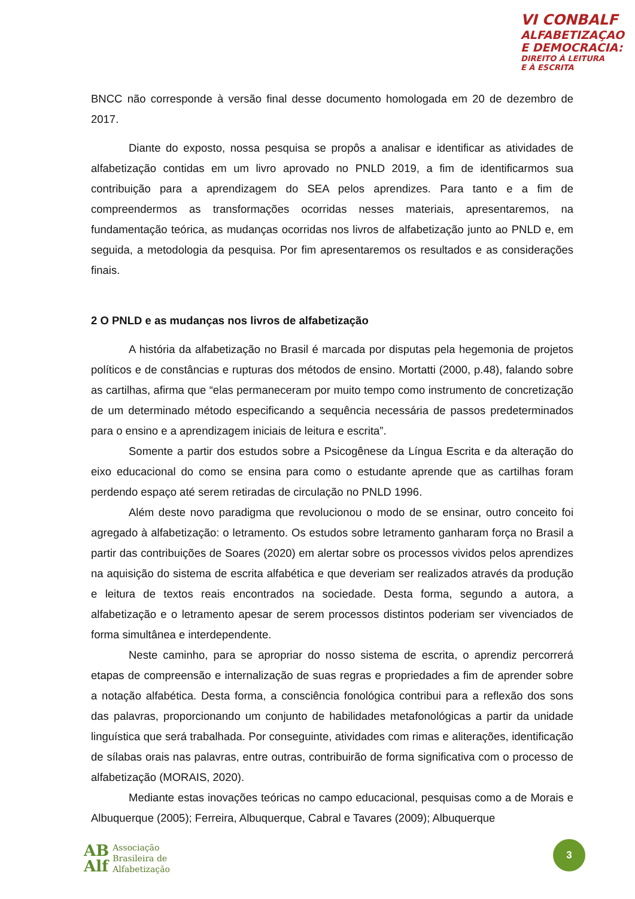VI CONBALF
ALFABETIZAÇAO
E DEMOCRACIA:
DIREITO À LEITURA
E À ESCRITA
BNCC não corresponde à versão final desse documento homologada em 20 de dezembro de 2017.
Diante do exposto, nossa pesquisa se propôs a analisar e identificar as atividades de alfabetização contidas em um livro aprovado no PNLD 2019, a fim de identificarmos sua contribuição para a aprendizagem do SEA pelos aprendizes. Para tanto e a fim de compreendermos as transformações ocorridas nesses materiais, apresentaremos, na fundamentação teórica, as mudanças ocorridas nos livros de alfabetização junto ao PNLD e, em seguida, a metodologia da pesquisa. Por fim apresentaremos os resultados e as considerações finais.
2 O PNLD e as mudanças nos livros de alfabetização
A história da alfabetização no Brasil é marcada por disputas pela hegemonia de projetos políticos e de constâncias e rupturas dos métodos de ensino. Mortatti (2000, p.48), falando sobre as cartilhas, afirma que “elas permaneceram por muito tempo como instrumento de concretização de um determinado método especificando a sequência necessária de passos predeterminados para o ensino e a aprendizagem iniciais de leitura e escrita”.
Somente a partir dos estudos sobre a Psicogênese da Língua Escrita e da alteração do eixo educacional do como se ensina para como o estudante aprende que as cartilhas foram perdendo espaço até serem retiradas de circulação no PNLD 1996.
Além deste novo paradigma que revolucionou o modo de se ensinar, outro conceito foi agregado à alfabetização: o letramento. Os estudos sobre letramento ganharam força no Brasil a partir das contribuições de Soares (2020) em alertar sobre os processos vividos pelos aprendizes na aquisição do sistema de escrita alfabética e que deveriam ser realizados através da produção e leitura de textos reais encontrados na sociedade. Desta forma, segundo a autora, a alfabetização e o letramento apesar de serem processos distintos poderiam ser vivenciados de forma simultânea e interdependente.
Neste caminho, para se apropriar do nosso sistema de escrita, o aprendiz percorrerá etapas de compreensão e internalização de suas regras e propriedades a fim de aprender sobre a notação alfabética. Desta forma, a consciência fonológica contribui para a reflexão dos sons das palavras, proporcionando um conjunto de habilidades metafonológicas a partir da unidade linguística que será trabalhada. Por conseguinte, atividades com rimas e aliterações, identificação de sílabas orais nas palavras, entre outras, contribuirão de forma significativa com o processo de alfabetização (MORAIS, 2020).
Mediante estas inovações teóricas no campo educacional, pesquisas como a de Morais e Albuquerque (2005); Ferreira, Albuquerque, Cabral e Tavares (2009); Albuquerque
AB
Alf
Associação
Brasileira de
Alfabetização
3